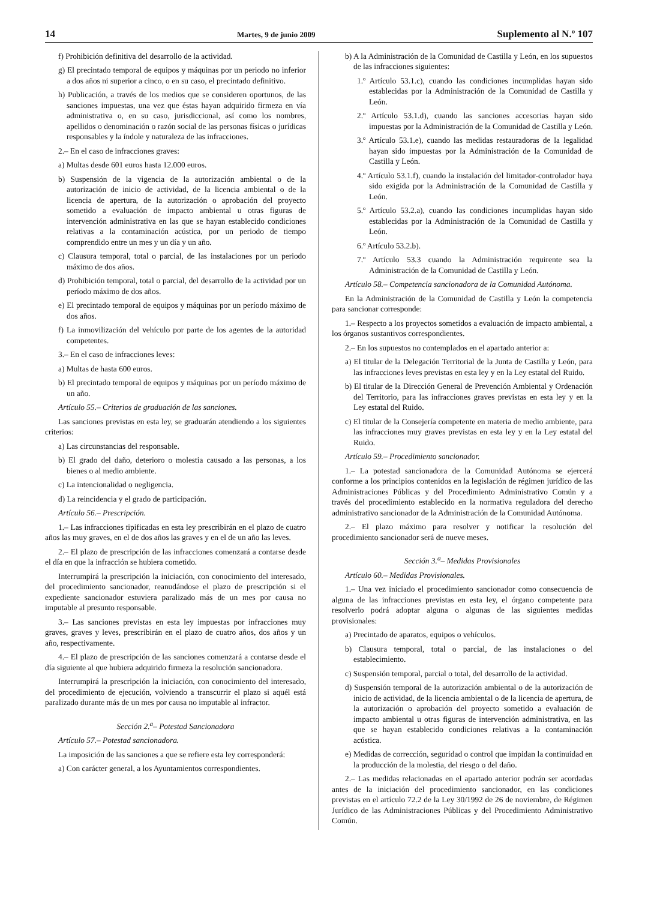14 Martes, 9 de junio 2009 Suplemento al N.º 107
f) Prohibición definitiva del desarrollo de la actividad.
g) El precintado temporal de equipos y máquinas por un periodo no inferior a dos años ni superior a cinco, o en su caso, el precintado definitivo.
h) Publicación, a través de los medios que se consideren oportunos, de las sanciones impuestas, una vez que éstas hayan adquirido firmeza en vía administrativa o, en su caso, jurisdiccional, así como los nombres, apellidos o denominación o razón social de las personas físicas o jurídicas responsables y la índole y naturaleza de las infracciones.
2.– En el caso de infracciones graves:
a) Multas desde 601 euros hasta 12.000 euros.
b) Suspensión de la vigencia de la autorización ambiental o de la autorización de inicio de actividad, de la licencia ambiental o de la licencia de apertura, de la autorización o aprobación del proyecto sometido a evaluación de impacto ambiental u otras figuras de intervención administrativa en las que se hayan establecido condiciones relativas a la contaminación acústica, por un periodo de tiempo comprendido entre un mes y un día y un año.
c) Clausura temporal, total o parcial, de las instalaciones por un periodo máximo de dos años.
d) Prohibición temporal, total o parcial, del desarrollo de la actividad por un período máximo de dos años.
e) El precintado temporal de equipos y máquinas por un período máximo de dos años.
f) La inmovilización del vehículo por parte de los agentes de la autoridad competentes.
3.– En el caso de infracciones leves:
a) Multas de hasta 600 euros.
b) El precintado temporal de equipos y máquinas por un período máximo de un año.
Artículo 55.– Criterios de graduación de las sanciones.
Las sanciones previstas en esta ley, se graduarán atendiendo a los siguientes criterios:
a) Las circunstancias del responsable.
b) El grado del daño, deterioro o molestia causado a las personas, a los bienes o al medio ambiente.
c) La intencionalidad o negligencia.
d) La reincidencia y el grado de participación.
Artículo 56.– Prescripción.
1.– Las infracciones tipificadas en esta ley prescribirán en el plazo de cuatro años las muy graves, en el de dos años las graves y en el de un año las leves.
2.– El plazo de prescripción de las infracciones comenzará a contarse desde el día en que la infracción se hubiera cometido.
Interrumpirá la prescripción la iniciación, con conocimiento del interesado, del procedimiento sancionador, reanudándose el plazo de prescripción si el expediente sancionador estuviera paralizado más de un mes por causa no imputable al presunto responsable.
3.– Las sanciones previstas en esta ley impuestas por infracciones muy graves, graves y leves, prescribirán en el plazo de cuatro años, dos años y un año, respectivamente.
4.– El plazo de prescripción de las sanciones comenzará a contarse desde el día siguiente al que hubiera adquirido firmeza la resolución sancionadora.
Interrumpirá la prescripción la iniciación, con conocimiento del interesado, del procedimiento de ejecución, volviendo a transcurrir el plazo si aquél está paralizado durante más de un mes por causa no imputable al infractor.
Sección 2.<sup>a</sup>– Potestad Sancionadora
Artículo 57.– Potestad sancionadora.
La imposición de las sanciones a que se refiere esta ley corresponderá:
a) Con carácter general, a los Ayuntamientos correspondientes.
b) A la Administración de la Comunidad de Castilla y León, en los supuestos de las infracciones siguientes:
1.º Artículo 53.1.c), cuando las condiciones incumplidas hayan sido establecidas por la Administración de la Comunidad de Castilla y León.
2.º Artículo 53.1.d), cuando las sanciones accesorias hayan sido impuestas por la Administración de la Comunidad de Castilla y León.
3.º Artículo 53.1.e), cuando las medidas restauradoras de la legalidad hayan sido impuestas por la Administración de la Comunidad de Castilla y León.
4.º Artículo 53.1.f), cuando la instalación del limitador-controlador haya sido exigida por la Administración de la Comunidad de Castilla y León.
5.º Artículo 53.2.a), cuando las condiciones incumplidas hayan sido establecidas por la Administración de la Comunidad de Castilla y León.
6.º Artículo 53.2.b).
7.º Artículo 53.3 cuando la Administración requirente sea la Administración de la Comunidad de Castilla y León.
Artículo 58.– Competencia sancionadora de la Comunidad Autónoma.
En la Administración de la Comunidad de Castilla y León la competencia para sancionar corresponde:
1.– Respecto a los proyectos sometidos a evaluación de impacto ambiental, a los órganos sustantivos correspondientes.
2.– En los supuestos no contemplados en el apartado anterior a:
a) El titular de la Delegación Territorial de la Junta de Castilla y León, para las infracciones leves previstas en esta ley y en la Ley estatal del Ruido.
b) El titular de la Dirección General de Prevención Ambiental y Ordenación del Territorio, para las infracciones graves previstas en esta ley y en la Ley estatal del Ruido.
c) El titular de la Consejería competente en materia de medio ambiente, para las infracciones muy graves previstas en esta ley y en la Ley estatal del Ruido.
Artículo 59.– Procedimiento sancionador.
1.– La potestad sancionadora de la Comunidad Autónoma se ejercerá conforme a los principios contenidos en la legislación de régimen jurídico de las Administraciones Públicas y del Procedimiento Administrativo Común y a través del procedimiento establecido en la normativa reguladora del derecho administrativo sancionador de la Administración de la Comunidad Autónoma.
2.– El plazo máximo para resolver y notificar la resolución del procedimiento sancionador será de nueve meses.
Sección 3.<sup>a</sup>– Medidas Provisionales
Artículo 60.– Medidas Provisionales.
1.– Una vez iniciado el procedimiento sancionador como consecuencia de alguna de las infracciones previstas en esta ley, el órgano competente para resolverlo podrá adoptar alguna o algunas de las siguientes medidas provisionales:
a) Precintado de aparatos, equipos o vehículos.
b) Clausura temporal, total o parcial, de las instalaciones o del establecimiento.
c) Suspensión temporal, parcial o total, del desarrollo de la actividad.
d) Suspensión temporal de la autorización ambiental o de la autorización de inicio de actividad, de la licencia ambiental o de la licencia de apertura, de la autorización o aprobación del proyecto sometido a evaluación de impacto ambiental u otras figuras de intervención administrativa, en las que se hayan establecido condiciones relativas a la contaminación acústica.
e) Medidas de corrección, seguridad o control que impidan la continuidad en la producción de la molestia, del riesgo o del daño.
2.– Las medidas relacionadas en el apartado anterior podrán ser acordadas antes de la iniciación del procedimiento sancionador, en las condiciones previstas en el artículo 72.2 de la Ley 30/1992 de 26 de noviembre, de Régimen Jurídico de las Administraciones Públicas y del Procedimiento Administrativo Común.